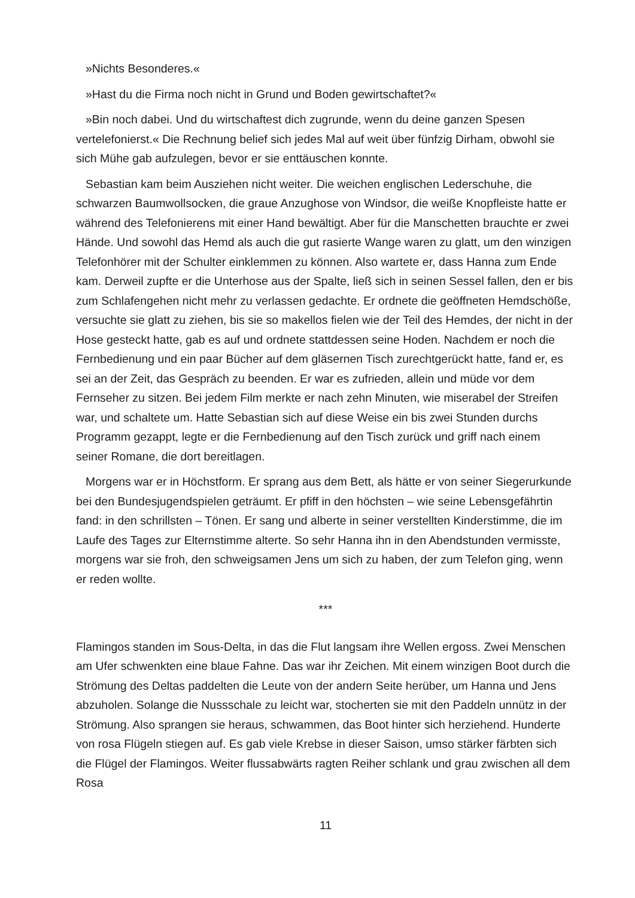»Nichts Besonderes.«
»Hast du die Firma noch nicht in Grund und Boden gewirtschaftet?«
»Bin noch dabei. Und du wirtschaftest dich zugrunde, wenn du deine ganzen Spesen vertelefonierst.« Die Rechnung belief sich jedes Mal auf weit über fünfzig Dirham, obwohl sie sich Mühe gab aufzulegen, bevor er sie enttäuschen konnte.
Sebastian kam beim Ausziehen nicht weiter. Die weichen englischen Lederschuhe, die schwarzen Baumwollsocken, die graue Anzughose von Windsor, die weiße Knopfleiste hatte er während des Telefonierens mit einer Hand bewältigt. Aber für die Manschetten brauchte er zwei Hände. Und sowohl das Hemd als auch die gut rasierte Wange waren zu glatt, um den winzigen Telefonhörer mit der Schulter einklemmen zu können. Also wartete er, dass Hanna zum Ende kam. Derweil zupfte er die Unterhose aus der Spalte, ließ sich in seinen Sessel fallen, den er bis zum Schlafengehen nicht mehr zu verlassen gedachte. Er ordnete die geöffneten Hemdschöße, versuchte sie glatt zu ziehen, bis sie so makellos fielen wie der Teil des Hemdes, der nicht in der Hose gesteckt hatte, gab es auf und ordnete stattdessen seine Hoden. Nachdem er noch die Fernbedienung und ein paar Bücher auf dem gläsernen Tisch zurechtgerückt hatte, fand er, es sei an der Zeit, das Gespräch zu beenden. Er war es zufrieden, allein und müde vor dem Fernseher zu sitzen. Bei jedem Film merkte er nach zehn Minuten, wie miserabel der Streifen war, und schaltete um. Hatte Sebastian sich auf diese Weise ein bis zwei Stunden durchs Programm gezappt, legte er die Fernbedienung auf den Tisch zurück und griff nach einem seiner Romane, die dort bereitlagen.
Morgens war er in Höchstform. Er sprang aus dem Bett, als hätte er von seiner Siegerurkunde bei den Bundesjugendspielen geträumt. Er pfiff in den höchsten – wie seine Lebensgefährtin fand: in den schrillsten – Tönen. Er sang und alberte in seiner verstellten Kinderstimme, die im Laufe des Tages zur Elternstimme alterte. So sehr Hanna ihn in den Abendstunden vermisste, morgens war sie froh, den schweigsamen Jens um sich zu haben, der zum Telefon ging, wenn er reden wollte.
***
Flamingos standen im Sous-Delta, in das die Flut langsam ihre Wellen ergoss. Zwei Menschen am Ufer schwenkten eine blaue Fahne. Das war ihr Zeichen. Mit einem winzigen Boot durch die Strömung des Deltas paddelten die Leute von der andern Seite herüber, um Hanna und Jens abzuholen. Solange die Nussschale zu leicht war, stocherten sie mit den Paddeln unnütz in der Strömung. Also sprangen sie heraus, schwammen, das Boot hinter sich herziehend. Hunderte von rosa Flügeln stiegen auf. Es gab viele Krebse in dieser Saison, umso stärker färbten sich die Flügel der Flamingos. Weiter flussabwärts ragten Reiher schlank und grau zwischen all dem Rosa
11